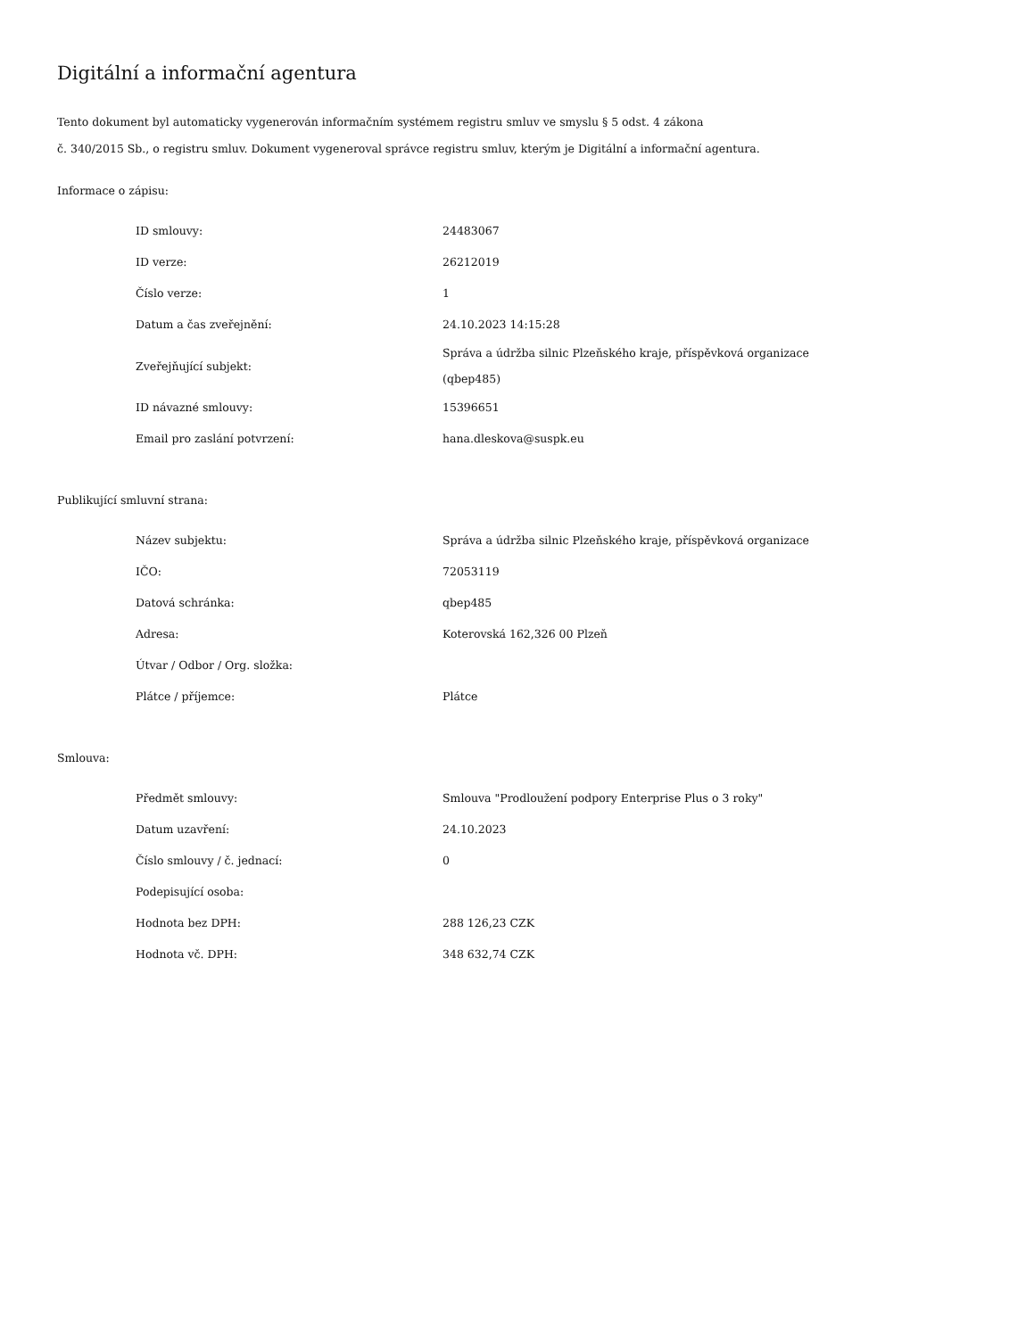Digitální a informační agentura
Tento dokument byl automaticky vygenerován informačním systémem registru smluv ve smyslu § 5 odst. 4 zákona
č. 340/2015 Sb., o registru smluv. Dokument vygeneroval správce registru smluv, kterým je Digitální a informační agentura.
Informace o zápisu:
| ID smlouvy: | 24483067 |
| ID verze: | 26212019 |
| Číslo verze: | 1 |
| Datum a čas zveřejnění: | 24.10.2023 14:15:28 |
| Zveřejňující subjekt: | Správa a údržba silnic Plzeňského kraje, příspěvková organizace (qbep485) |
| ID návazné smlouvy: | 15396651 |
| Email pro zaslání potvrzení: | hana.dleskova@suspk.eu |
Publikující smluvní strana:
| Název subjektu: | Správa a údržba silnic Plzeňského kraje, příspěvková organizace |
| IČO: | 72053119 |
| Datová schránka: | qbep485 |
| Adresa: | Koterovská 162,326 00 Plzeň |
| Útvar / Odbor / Org. složka: | |
| Plátce / příjemce: | Plátce |
Smlouva:
| Předmět smlouvy: | Smlouva "Prodloužení podpory Enterprise Plus o 3 roky" |
| Datum uzavření: | 24.10.2023 |
| Číslo smlouvy / č. jednací: | 0 |
| Podepisující osoba: | |
| Hodnota bez DPH: | 288 126,23 CZK |
| Hodnota vč. DPH: | 348 632,74 CZK |